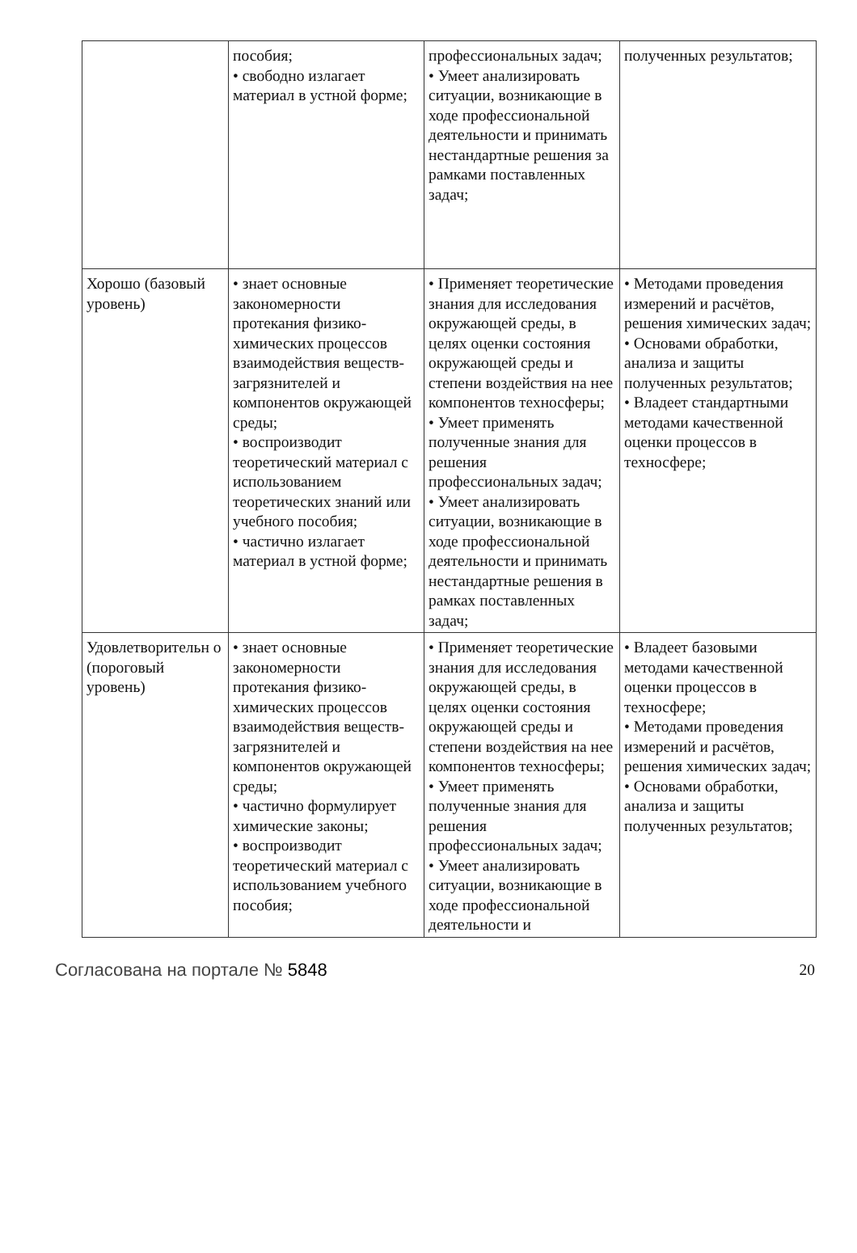| | пособия; • свободно излагает материал в устной форме; | профессиональных задач; • Умеет анализировать ситуации, возникающие в ходе профессиональной деятельности и принимать нестандартные решения за рамками поставленных задач; | полученных результатов; |
| Хорошо (базовый уровень) | • знает основные закономерности протекания физико-химических процессов взаимодействия веществ-загрязнителей и компонентов окружающей среды; • воспроизводит теоретический материал с использованием теоретических знаний или учебного пособия; • частично излагает материал в устной форме; | • Применяет теоретические знания для исследования окружающей среды, в целях оценки состояния окружающей среды и степени воздействия на нее компонентов техносферы; • Умеет применять полученные знания для решения профессиональных задач; • Умеет анализировать ситуации, возникающие в ходе профессиональной деятельности и принимать нестандартные решения в рамках поставленных задач; | • Методами проведения измерений и расчётов, решения химических задач; • Основами обработки, анализа и защиты полученных результатов; • Владеет стандартными методами качественной оценки процессов в техносфере; |
| Удовлетворительн о (пороговый уровень) | • знает основные закономерности протекания физико-химических процессов взаимодействия веществ-загрязнителей и компонентов окружающей среды; • частично формулирует химические законы; • воспроизводит теоретический материал с использованием учебного пособия; | • Применяет теоретические знания для исследования окружающей среды, в целях оценки состояния окружающей среды и степени воздействия на нее компонентов техносферы; • Умеет применять полученные знания для решения профессиональных задач; • Умеет анализировать ситуации, возникающие в ходе профессиональной деятельности и | • Владеет базовыми методами качественной оценки процессов в техносфере; • Методами проведения измерений и расчётов, решения химических задач; • Основами обработки, анализа и защиты полученных результатов; |
Согласована на портале № 5848 20